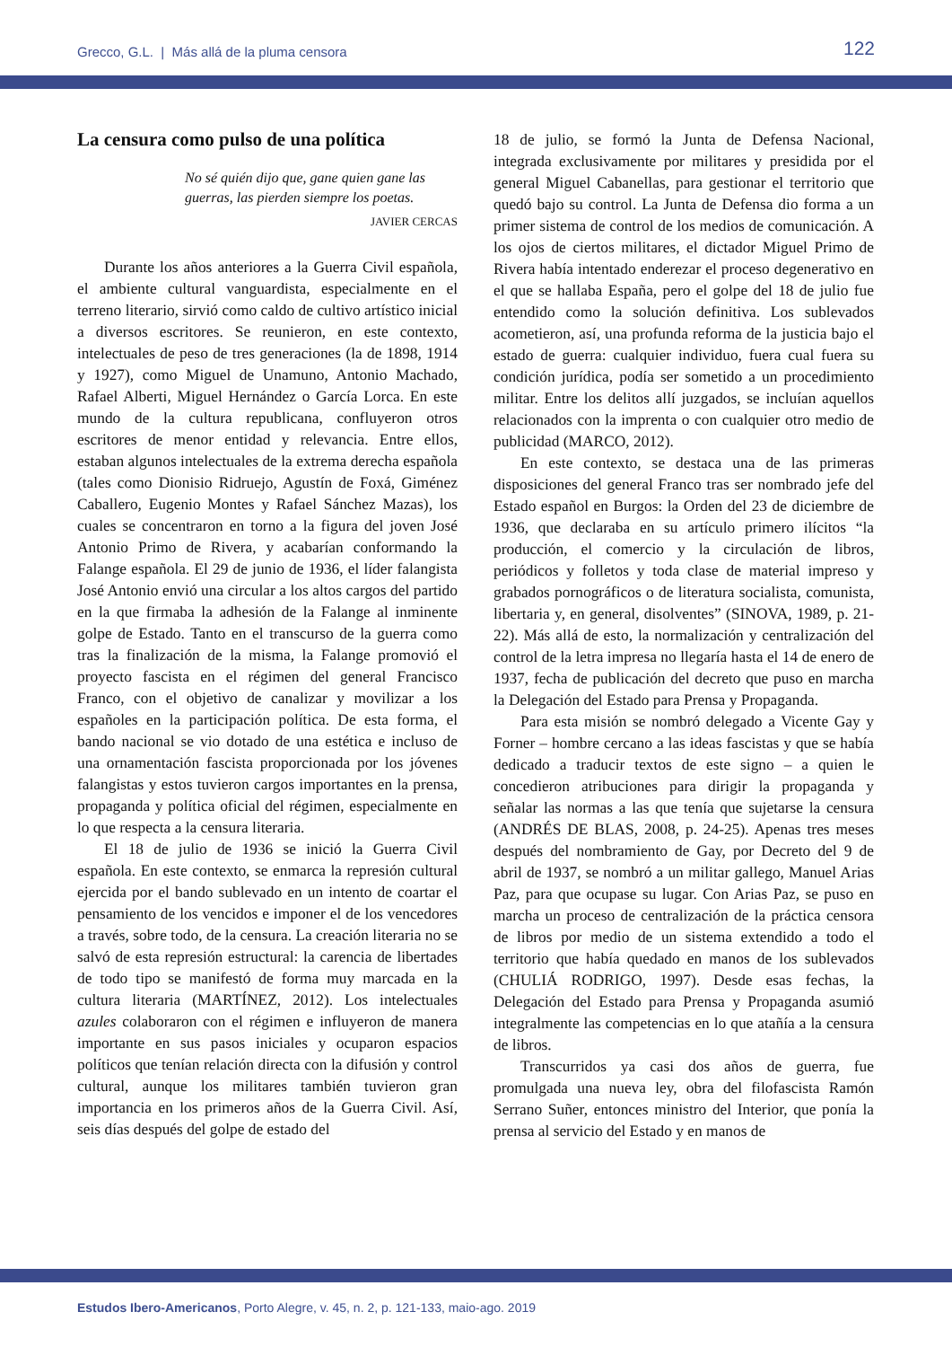Grecco, G.L. | Más allá de la pluma censora 122
La censura como pulso de una política
No sé quién dijo que, gane quien gane las guerras, las pierden siempre los poetas.
JAVIER CERCAS
Durante los años anteriores a la Guerra Civil española, el ambiente cultural vanguardista, especialmente en el terreno literario, sirvió como caldo de cultivo artístico inicial a diversos escritores. Se reunieron, en este contexto, intelectuales de peso de tres generaciones (la de 1898, 1914 y 1927), como Miguel de Unamuno, Antonio Machado, Rafael Alberti, Miguel Hernández o García Lorca. En este mundo de la cultura republicana, confluyeron otros escritores de menor entidad y relevancia. Entre ellos, estaban algunos intelectuales de la extrema derecha española (tales como Dionisio Ridruejo, Agustín de Foxá, Giménez Caballero, Eugenio Montes y Rafael Sánchez Mazas), los cuales se concentraron en torno a la figura del joven José Antonio Primo de Rivera, y acabarían conformando la Falange española. El 29 de junio de 1936, el líder falangista José Antonio envió una circular a los altos cargos del partido en la que firmaba la adhesión de la Falange al inminente golpe de Estado. Tanto en el transcurso de la guerra como tras la finalización de la misma, la Falange promovió el proyecto fascista en el régimen del general Francisco Franco, con el objetivo de canalizar y movilizar a los españoles en la participación política. De esta forma, el bando nacional se vio dotado de una estética e incluso de una ornamentación fascista proporcionada por los jóvenes falangistas y estos tuvieron cargos importantes en la prensa, propaganda y política oficial del régimen, especialmente en lo que respecta a la censura literaria.
El 18 de julio de 1936 se inició la Guerra Civil española. En este contexto, se enmarca la represión cultural ejercida por el bando sublevado en un intento de coartar el pensamiento de los vencidos e imponer el de los vencedores a través, sobre todo, de la censura. La creación literaria no se salvó de esta represión estructural: la carencia de libertades de todo tipo se manifestó de forma muy marcada en la cultura literaria (MARTÍNEZ, 2012). Los intelectuales azules colaboraron con el régimen e influyeron de manera importante en sus pasos iniciales y ocuparon espacios políticos que tenían relación directa con la difusión y control cultural, aunque los militares también tuvieron gran importancia en los primeros años de la Guerra Civil. Así, seis días después del golpe de estado del
18 de julio, se formó la Junta de Defensa Nacional, integrada exclusivamente por militares y presidida por el general Miguel Cabanellas, para gestionar el territorio que quedó bajo su control. La Junta de Defensa dio forma a un primer sistema de control de los medios de comunicación. A los ojos de ciertos militares, el dictador Miguel Primo de Rivera había intentado enderezar el proceso degenerativo en el que se hallaba España, pero el golpe del 18 de julio fue entendido como la solución definitiva. Los sublevados acometieron, así, una profunda reforma de la justicia bajo el estado de guerra: cualquier individuo, fuera cual fuera su condición jurídica, podía ser sometido a un procedimiento militar. Entre los delitos allí juzgados, se incluían aquellos relacionados con la imprenta o con cualquier otro medio de publicidad (MARCO, 2012).
En este contexto, se destaca una de las primeras disposiciones del general Franco tras ser nombrado jefe del Estado español en Burgos: la Orden del 23 de diciembre de 1936, que declaraba en su artículo primero ilícitos “la producción, el comercio y la circulación de libros, periódicos y folletos y toda clase de material impreso y grabados pornográficos o de literatura socialista, comunista, libertaria y, en general, disolventes” (SINOVA, 1989, p. 21-22). Más allá de esto, la normalización y centralización del control de la letra impresa no llegaría hasta el 14 de enero de 1937, fecha de publicación del decreto que puso en marcha la Delegación del Estado para Prensa y Propaganda.
Para esta misión se nombró delegado a Vicente Gay y Forner – hombre cercano a las ideas fascistas y que se había dedicado a traducir textos de este signo – a quien le concedieron atribuciones para dirigir la propaganda y señalar las normas a las que tenía que sujetarse la censura (ANDRÉS DE BLAS, 2008, p. 24-25). Apenas tres meses después del nombramiento de Gay, por Decreto del 9 de abril de 1937, se nombró a un militar gallego, Manuel Arias Paz, para que ocupase su lugar. Con Arias Paz, se puso en marcha un proceso de centralización de la práctica censora de libros por medio de un sistema extendido a todo el territorio que había quedado en manos de los sublevados (CHULIÁ RODRIGO, 1997). Desde esas fechas, la Delegación del Estado para Prensa y Propaganda asumió integralmente las competencias en lo que atañía a la censura de libros.
Transcurridos ya casi dos años de guerra, fue promulgada una nueva ley, obra del filofascista Ramón Serrano Suñer, entonces ministro del Interior, que ponía la prensa al servicio del Estado y en manos de
Estudos Ibero-Americanos, Porto Alegre, v. 45, n. 2, p. 121-133, maio-ago. 2019